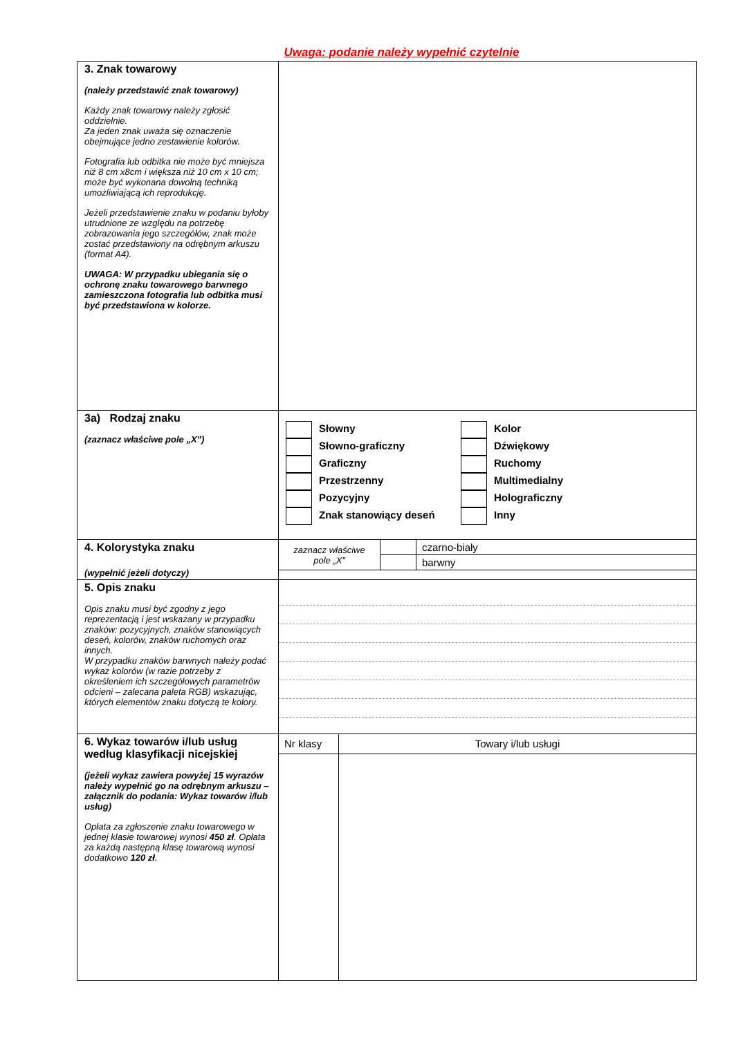Uwaga: podanie należy wypełnić czytelnie
| 3. Znak towarowy (należy przedstawić znak towarowy) Każdy znak towarowy należy zgłosić oddzielnie. Za jeden znak uważa się oznaczenie obejmujące jedno zestawienie kolorów. Fotografia lub odbitka nie może być mniejsza niż 8 cm x8cm i większa niż 10 cm x 10 cm; może być wykonana dowolną techniką umożliwiającą ich reprodukcję. Jeżeli przedstawienie znaku w podaniu byłoby utrudnione ze względu na potrzebę zobrazowania jego szczegółów, znak może zostać przedstawiony na odrębnym arkuszu (format A4). UWAGA: W przypadku ubiegania się o ochronę znaku towarowego barwnego zamieszczona fotografia lub odbitka musi być przedstawiona w kolorze. | |
| 3a) Rodzaj znaku (zaznacz właściwe pole „X”) | Słowny Słowno-graficzny Graficzny Przestrzenny Pozycyjny Znak stanowiący deseń Kolor Dźwiękowy Ruchomy Multimedialny Holograficzny Inny |
| 4. Kolorystyka znaku (wypełnić jeżeli dotyczy) | / zaznacz właściwe pole „X” / / czarno-biały / / / / barwny / |
| 5. Opis znaku Opis znaku musi być zgodny z jego reprezentacją i jest wskazany w przypadku znaków: pozycyjnych, znaków stanowiących deseń, kolorów, znaków ruchomych oraz innych. W przypadku znaków barwnych należy podać wykaz kolorów (w razie potrzeby z określeniem ich szczegółowych parametrów odcieni – zalecana paleta RGB) wskazując, których elementów znaku dotyczą te kolory. | |
| 6. Wykaz towarów i/lub usług według klasyfikacji nicejskiej (jeżeli wykaz zawiera powyżej 15 wyrazów należy wypełnić go na odrębnym arkuszu – załącznik do podania: Wykaz towarów i/lub usług) Opłata za zgłoszenie znaku towarowego w jednej klasie towarowej wynosi 450 zł . Opłata za każdą następną klasę towarową wynosi dodatkowo 120 zł . | / Nr klasy / Towary i/lub usługi / |